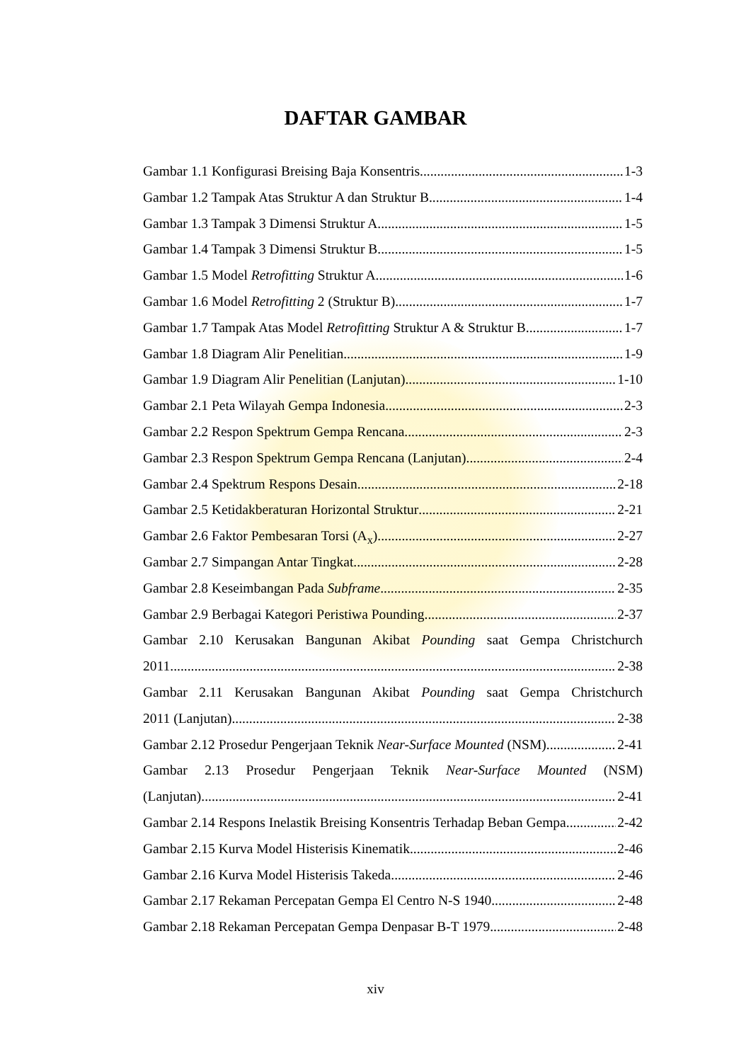DAFTAR GAMBAR
Gambar 1.1 Konfigurasi Breising Baja Konsentris 1-3
Gambar 1.2 Tampak Atas Struktur A dan Struktur B 1-4
Gambar 1.3 Tampak 3 Dimensi Struktur A 1-5
Gambar 1.4 Tampak 3 Dimensi Struktur B 1-5
Gambar 1.5 Model Retrofitting Struktur A 1-6
Gambar 1.6 Model Retrofitting 2 (Struktur B) 1-7
Gambar 1.7 Tampak Atas Model Retrofitting Struktur A & Struktur B 1-7
Gambar 1.8 Diagram Alir Penelitian 1-9
Gambar 1.9 Diagram Alir Penelitian (Lanjutan) 1-10
Gambar 2.1 Peta Wilayah Gempa Indonesia 2-3
Gambar 2.2 Respon Spektrum Gempa Rencana 2-3
Gambar 2.3 Respon Spektrum Gempa Rencana (Lanjutan) 2-4
Gambar 2.4 Spektrum Respons Desain 2-18
Gambar 2.5 Ketidakberaturan Horizontal Struktur 2-21
Gambar 2.6 Faktor Pembesaran Torsi (A<sub>x</sub>) 2-27
Gambar 2.7 Simpangan Antar Tingkat 2-28
Gambar 2.8 Keseimbangan Pada Subframe 2-35
Gambar 2.9 Berbagai Kategori Peristiwa Pounding 2-37
Gambar 2.10 Kerusakan Bangunan Akibat Pounding saat Gempa Christchurch
2011 2-38
Gambar 2.11 Kerusakan Bangunan Akibat Pounding saat Gempa Christchurch
2011 (Lanjutan) 2-38
Gambar 2.12 Prosedur Pengerjaan Teknik Near-Surface Mounted (NSM) 2-41
Gambar 2.13 Prosedur Pengerjaan Teknik Near-Surface Mounted (NSM)
(Lanjutan) 2-41
Gambar 2.14 Respons Inelastik Breising Konsentris Terhadap Beban Gempa 2-42
Gambar 2.15 Kurva Model Histerisis Kinematik 2-46
Gambar 2.16 Kurva Model Histerisis Takeda 2-46
Gambar 2.17 Rekaman Percepatan Gempa El Centro N-S 1940 2-48
Gambar 2.18 Rekaman Percepatan Gempa Denpasar B-T 1979 2-48
xiv